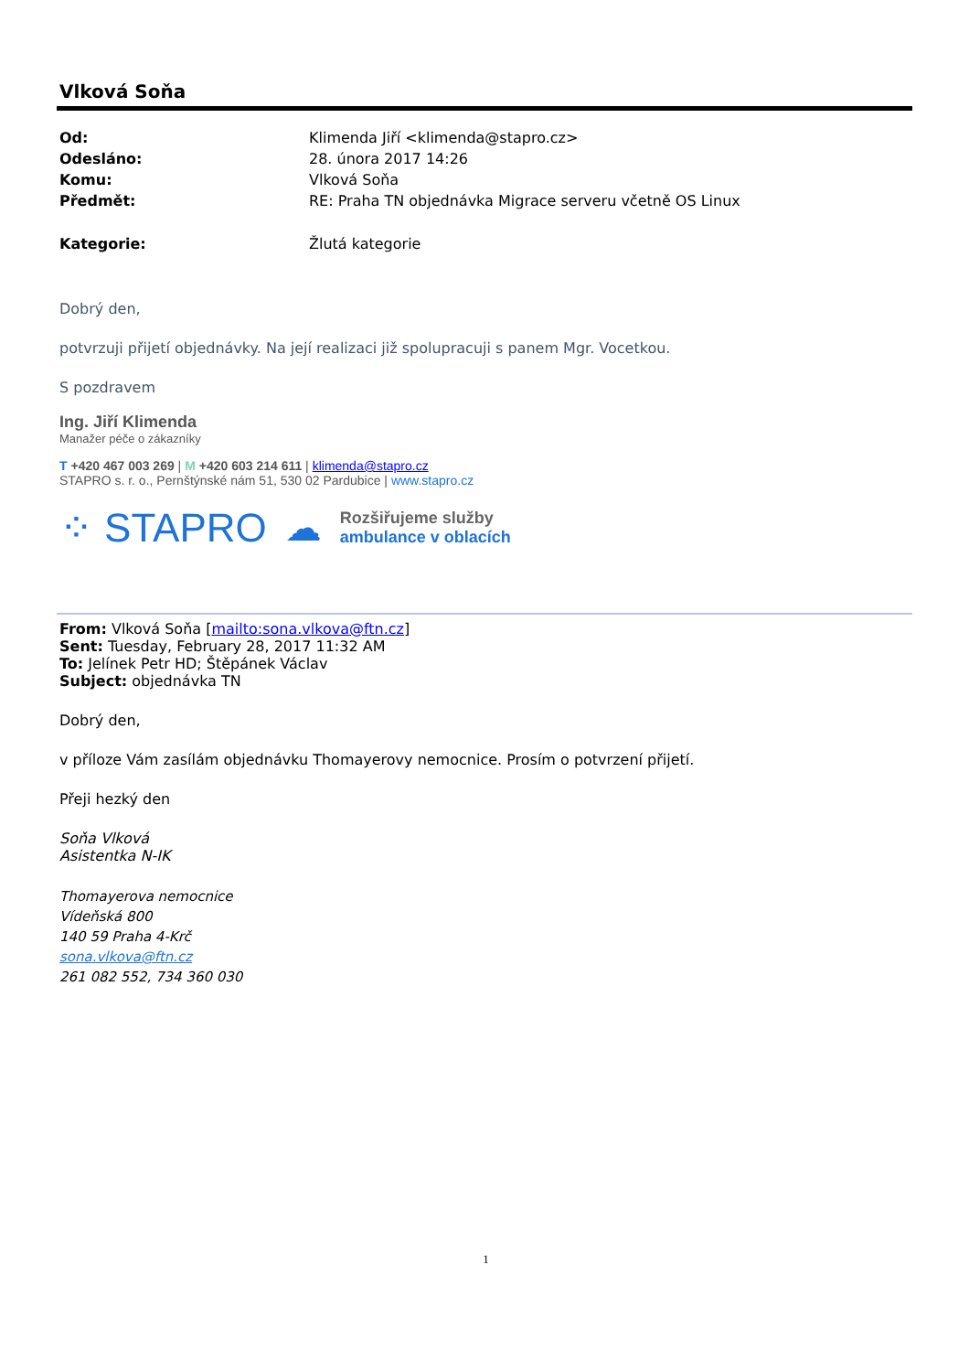Vlková Soňa
Od: Klimenda Jiří <klimenda@stapro.cz> Odesláno: 28. února 2017 14:26 Komu: Vlková Soňa Předmět: RE: Praha TN objednávka Migrace serveru včetně OS Linux Kategorie: Žlutá kategorie
Dobrý den,
potvrzuji přijetí objednávky. Na její realizaci již spolupracuji s panem Mgr. Vocetkou.
S pozdravem
Ing. Jiří Klimenda
Manažer péče o zákazníky
T +420 467 003 269 | M +420 603 214 611 | klimenda@stapro.cz
STAPRO s. r. o., Pernštýnské nám 51, 530 02 Pardubice | www.stapro.cz
⁘ STAPRO ☁ Rozšiřujeme služby
ambulance v oblacích
From: Vlková Soňa [mailto:sona.vlkova@ftn.cz]
Sent: Tuesday, February 28, 2017 11:32 AM
To: Jelínek Petr HD; Štěpánek Václav
Subject: objednávka TN
Dobrý den,
v příloze Vám zasílám objednávku Thomayerovy nemocnice. Prosím o potvrzení přijetí.
Přeji hezký den
Soňa Vlková
Asistentka N-IK
Thomayerova nemocnice
Vídeňská 800
140 59 Praha 4-Krč
sona.vlkova@ftn.cz
261 082 552, 734 360 030
1